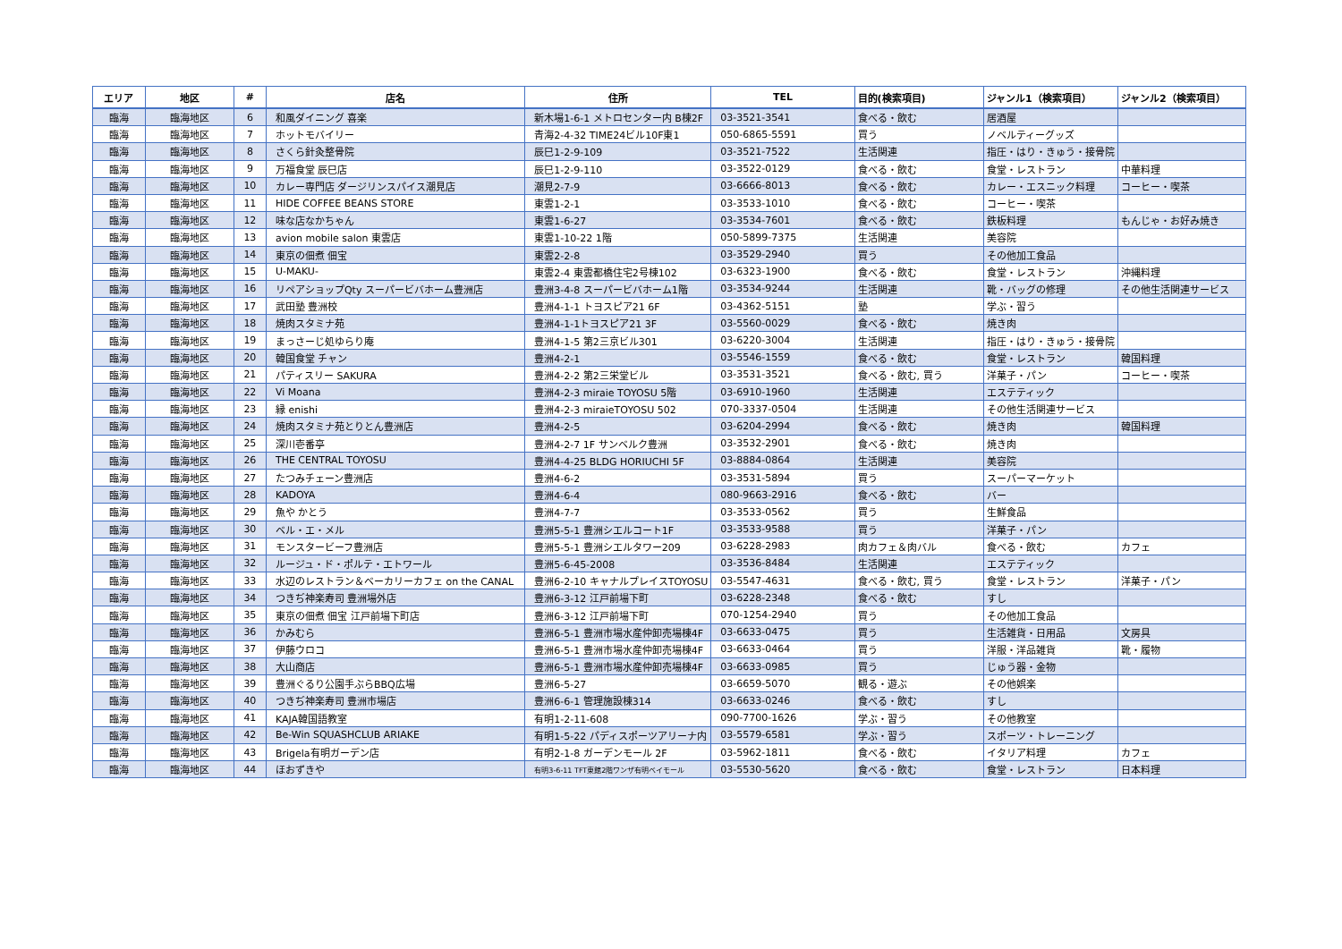| エリア | 地区 | # | 店名 | 住所 | TEL | 目的(検索項目) | ジャンル1（検索項目） | ジャンル2（検索項目） |
| --- | --- | --- | --- | --- | --- | --- | --- | --- |
| 臨海 | 臨海地区 | 6 | 和風ダイニング 喜楽 | 新木場1-6-1 メトロセンター内 B棟2F | 03-3521-3541 | 食べる・飲む | 居酒屋 | |
| 臨海 | 臨海地区 | 7 | ホットモバイリー | 青海2-4-32 TIME24ビル10F東1 | 050-6865-5591 | 買う | ノベルティーグッズ | |
| 臨海 | 臨海地区 | 8 | さくら針灸整骨院 | 辰巳1-2-9-109 | 03-3521-7522 | 生活関連 | 指圧・はり・きゅう・接骨院 | |
| 臨海 | 臨海地区 | 9 | 万福食堂 辰巳店 | 辰巳1-2-9-110 | 03-3522-0129 | 食べる・飲む | 食堂・レストラン | 中華料理 |
| 臨海 | 臨海地区 | 10 | カレー専門店 ダージリンスパイス潮見店 | 潮見2-7-9 | 03-6666-8013 | 食べる・飲む | カレー・エスニック料理 | コーヒー・喫茶 |
| 臨海 | 臨海地区 | 11 | HIDE COFFEE BEANS STORE | 東雲1-2-1 | 03-3533-1010 | 食べる・飲む | コーヒー・喫茶 | |
| 臨海 | 臨海地区 | 12 | 味な店なかちゃん | 東雲1-6-27 | 03-3534-7601 | 食べる・飲む | 鉄板料理 | もんじゃ・お好み焼き |
| 臨海 | 臨海地区 | 13 | avion mobile salon 東雲店 | 東雲1-10-22 1階 | 050-5899-7375 | 生活関連 | 美容院 | |
| 臨海 | 臨海地区 | 14 | 東京の佃煮 佃宝 | 東雲2-2-8 | 03-3529-2940 | 買う | その他加工食品 | |
| 臨海 | 臨海地区 | 15 | U-MAKU- | 東雲2-4 東雲都橋住宅2号棟102 | 03-6323-1900 | 食べる・飲む | 食堂・レストラン | 沖縄料理 |
| 臨海 | 臨海地区 | 16 | リペアショップQty スーパービバホーム豊洲店 | 豊洲3-4-8 スーパービバホーム1階 | 03-3534-9244 | 生活関連 | 靴・バッグの修理 | その他生活関連サービス |
| 臨海 | 臨海地区 | 17 | 武田塾 豊洲校 | 豊洲4-1-1 トヨスピア21 6F | 03-4362-5151 | 塾 | 学ぶ・習う | |
| 臨海 | 臨海地区 | 18 | 焼肉スタミナ苑 | 豊洲4-1-1トヨスピア21 3F | 03-5560-0029 | 食べる・飲む | 焼き肉 | |
| 臨海 | 臨海地区 | 19 | まっさーじ処ゆらり庵 | 豊洲4-1-5 第2三京ビル301 | 03-6220-3004 | 生活関連 | 指圧・はり・きゅう・接骨院 | |
| 臨海 | 臨海地区 | 20 | 韓国食堂 チャン | 豊洲4-2-1 | 03-5546-1559 | 食べる・飲む | 食堂・レストラン | 韓国料理 |
| 臨海 | 臨海地区 | 21 | パティスリー SAKURA | 豊洲4-2-2 第2三栄堂ビル | 03-3531-3521 | 食べる・飲む, 買う | 洋菓子・パン | コーヒー・喫茶 |
| 臨海 | 臨海地区 | 22 | Vi Moana | 豊洲4-2-3 miraie TOYOSU 5階 | 03-6910-1960 | 生活関連 | エステティック | |
| 臨海 | 臨海地区 | 23 | 縁 enishi | 豊洲4-2-3 miraieTOYOSU 502 | 070-3337-0504 | 生活関連 | その他生活関連サービス | |
| 臨海 | 臨海地区 | 24 | 焼肉スタミナ苑とりとん豊洲店 | 豊洲4-2-5 | 03-6204-2994 | 食べる・飲む | 焼き肉 | 韓国料理 |
| 臨海 | 臨海地区 | 25 | 深川壱番亭 | 豊洲4-2-7 1F サンベルク豊洲 | 03-3532-2901 | 食べる・飲む | 焼き肉 | |
| 臨海 | 臨海地区 | 26 | THE CENTRAL TOYOSU | 豊洲4-4-25 BLDG HORIUCHI 5F | 03-8884-0864 | 生活関連 | 美容院 | |
| 臨海 | 臨海地区 | 27 | たつみチェーン豊洲店 | 豊洲4-6-2 | 03-3531-5894 | 買う | スーパーマーケット | |
| 臨海 | 臨海地区 | 28 | KADOYA | 豊洲4-6-4 | 080-9663-2916 | 食べる・飲む | バー | |
| 臨海 | 臨海地区 | 29 | 魚や かとう | 豊洲4-7-7 | 03-3533-0562 | 買う | 生鮮食品 | |
| 臨海 | 臨海地区 | 30 | ベル・エ・メル | 豊洲5-5-1 豊洲シエルコート1F | 03-3533-9588 | 買う | 洋菓子・パン | |
| 臨海 | 臨海地区 | 31 | モンスタービーフ豊洲店 | 豊洲5-5-1 豊洲シエルタワー209 | 03-6228-2983 | 肉カフェ＆肉バル | 食べる・飲む | カフェ |
| 臨海 | 臨海地区 | 32 | ルージュ・ド・ポルテ・エトワール | 豊洲5-6-45-2008 | 03-3536-8484 | 生活関連 | エステティック | |
| 臨海 | 臨海地区 | 33 | 水辺のレストラン＆ベーカリーカフェ on the CANAL | 豊洲6-2-10 キャナルプレイスTOYOSU | 03-5547-4631 | 食べる・飲む, 買う | 食堂・レストラン | 洋菓子・パン |
| 臨海 | 臨海地区 | 34 | つきぢ神楽寿司 豊洲場外店 | 豊洲6-3-12 江戸前場下町 | 03-6228-2348 | 食べる・飲む | すし | |
| 臨海 | 臨海地区 | 35 | 東京の佃煮 佃宝 江戸前場下町店 | 豊洲6-3-12 江戸前場下町 | 070-1254-2940 | 買う | その他加工食品 | |
| 臨海 | 臨海地区 | 36 | かみむら | 豊洲6-5-1 豊洲市場水産仲卸売場棟4F | 03-6633-0475 | 買う | 生活雑貨・日用品 | 文房具 |
| 臨海 | 臨海地区 | 37 | 伊藤ウロコ | 豊洲6-5-1 豊洲市場水産仲卸売場棟4F | 03-6633-0464 | 買う | 洋服・洋品雑貨 | 靴・履物 |
| 臨海 | 臨海地区 | 38 | 大山商店 | 豊洲6-5-1 豊洲市場水産仲卸売場棟4F | 03-6633-0985 | 買う | じゅう器・金物 | |
| 臨海 | 臨海地区 | 39 | 豊洲ぐるり公園手ぶらBBQ広場 | 豊洲6-5-27 | 03-6659-5070 | 観る・遊ぶ | その他娯楽 | |
| 臨海 | 臨海地区 | 40 | つきぢ神楽寿司 豊洲市場店 | 豊洲6-6-1 管理施設棟314 | 03-6633-0246 | 食べる・飲む | すし | |
| 臨海 | 臨海地区 | 41 | KAJA韓国語教室 | 有明1-2-11-608 | 090-7700-1626 | 学ぶ・習う | その他教室 | |
| 臨海 | 臨海地区 | 42 | Be-Win SQUASHCLUB ARIAKE | 有明1-5-22 パディスポーツアリーナ内 | 03-5579-6581 | 学ぶ・習う | スポーツ・トレーニング | |
| 臨海 | 臨海地区 | 43 | Brigela有明ガーデン店 | 有明2-1-8 ガーデンモール 2F | 03-5962-1811 | 食べる・飲む | イタリア料理 | カフェ |
| 臨海 | 臨海地区 | 44 | ほおずきや | 有明3-6-11 TFT東館2階ワンザ有明ベイモール | 03-5530-5620 | 食べる・飲む | 食堂・レストラン | 日本料理 |